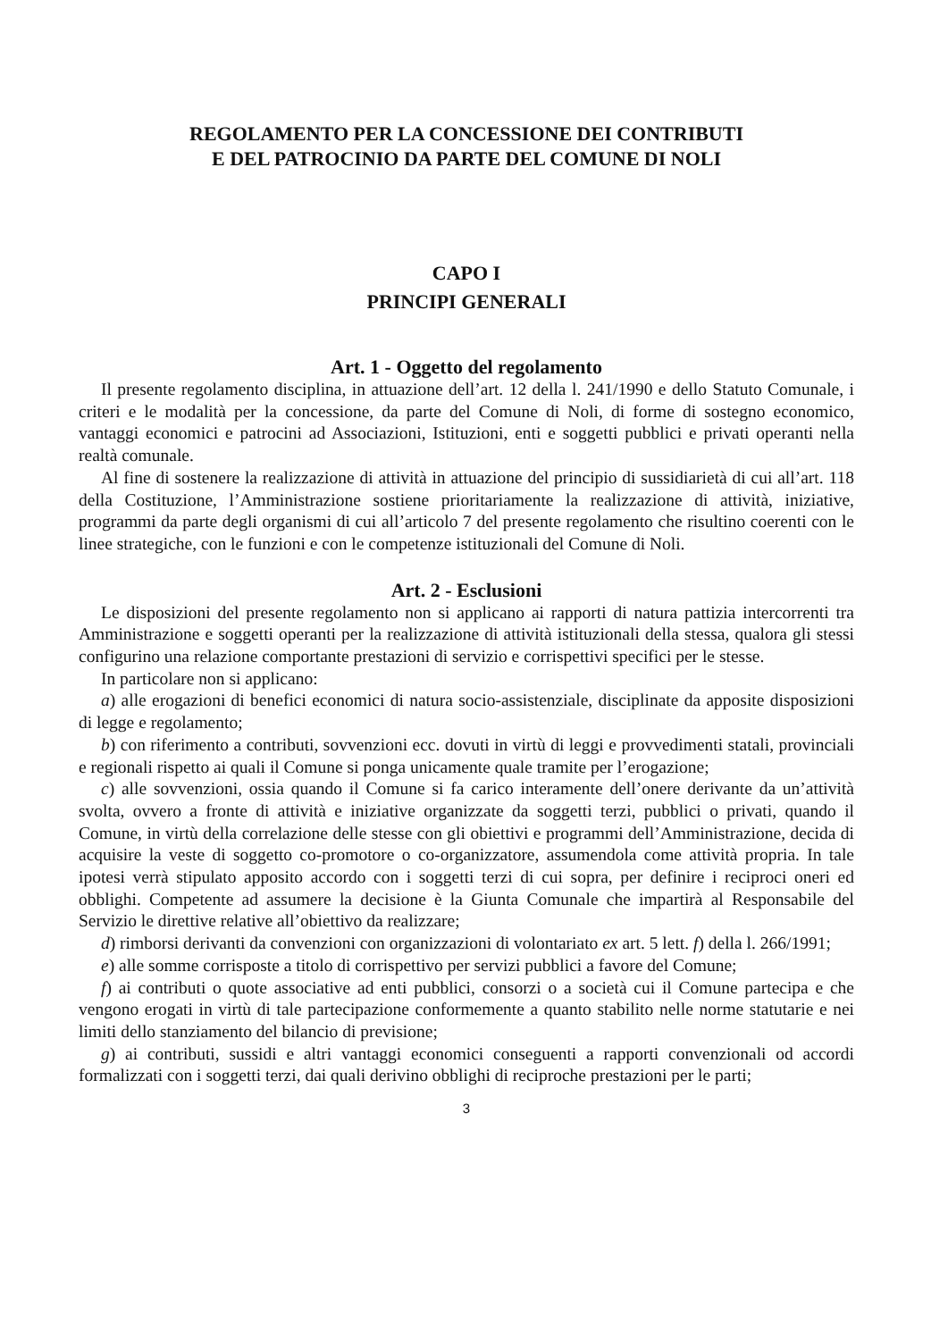REGOLAMENTO PER LA CONCESSIONE DEI CONTRIBUTI
E DEL PATROCINIO DA PARTE DEL COMUNE DI NOLI
CAPO I
PRINCIPI GENERALI
Art. 1 - Oggetto del regolamento
Il presente regolamento disciplina, in attuazione dell’art. 12 della l. 241/1990 e dello Statuto Comunale, i criteri e le modalità per la concessione, da parte del Comune di Noli, di forme di sostegno economico, vantaggi economici e patrocini ad Associazioni, Istituzioni, enti e soggetti pubblici e privati operanti nella realtà comunale.
Al fine di sostenere la realizzazione di attività in attuazione del principio di sussidiarietà di cui all’art. 118 della Costituzione, l’Amministrazione sostiene prioritariamente la realizzazione di attività, iniziative, programmi da parte degli organismi di cui all’articolo 7 del presente regolamento che risultino coerenti con le linee strategiche, con le funzioni e con le competenze istituzionali del Comune di Noli.
Art. 2 - Esclusioni
Le disposizioni del presente regolamento non si applicano ai rapporti di natura pattizia intercorrenti tra Amministrazione e soggetti operanti per la realizzazione di attività istituzionali della stessa, qualora gli stessi configurino una relazione comportante prestazioni di servizio e corrispettivi specifici per le stesse.
In particolare non si applicano:
a) alle erogazioni di benefici economici di natura socio-assistenziale, disciplinate da apposite disposizioni di legge e regolamento;
b) con riferimento a contributi, sovvenzioni ecc. dovuti in virtù di leggi e provvedimenti statali, provinciali e regionali rispetto ai quali il Comune si ponga unicamente quale tramite per l’erogazione;
c) alle sovvenzioni, ossia quando il Comune si fa carico interamente dell’onere derivante da un’attività svolta, ovvero a fronte di attività e iniziative organizzate da soggetti terzi, pubblici o privati, quando il Comune, in virtù della correlazione delle stesse con gli obiettivi e programmi dell’Amministrazione, decida di acquisire la veste di soggetto co-promotore o co-organizzatore, assumendola come attività propria. In tale ipotesi verrà stipulato apposito accordo con i soggetti terzi di cui sopra, per definire i reciproci oneri ed obblighi. Competente ad assumere la decisione è la Giunta Comunale che impartirà al Responsabile del Servizio le direttive relative all’obiettivo da realizzare;
d) rimborsi derivanti da convenzioni con organizzazioni di volontariato ex art. 5 lett. f) della l. 266/1991;
e) alle somme corrisposte a titolo di corrispettivo per servizi pubblici a favore del Comune;
f) ai contributi o quote associative ad enti pubblici, consorzi o a società cui il Comune partecipa e che vengono erogati in virtù di tale partecipazione conformemente a quanto stabilito nelle norme statutarie e nei limiti dello stanziamento del bilancio di previsione;
g) ai contributi, sussidi e altri vantaggi economici conseguenti a rapporti convenzionali od accordi formalizzati con i soggetti terzi, dai quali derivino obblighi di reciproche prestazioni per le parti;
3